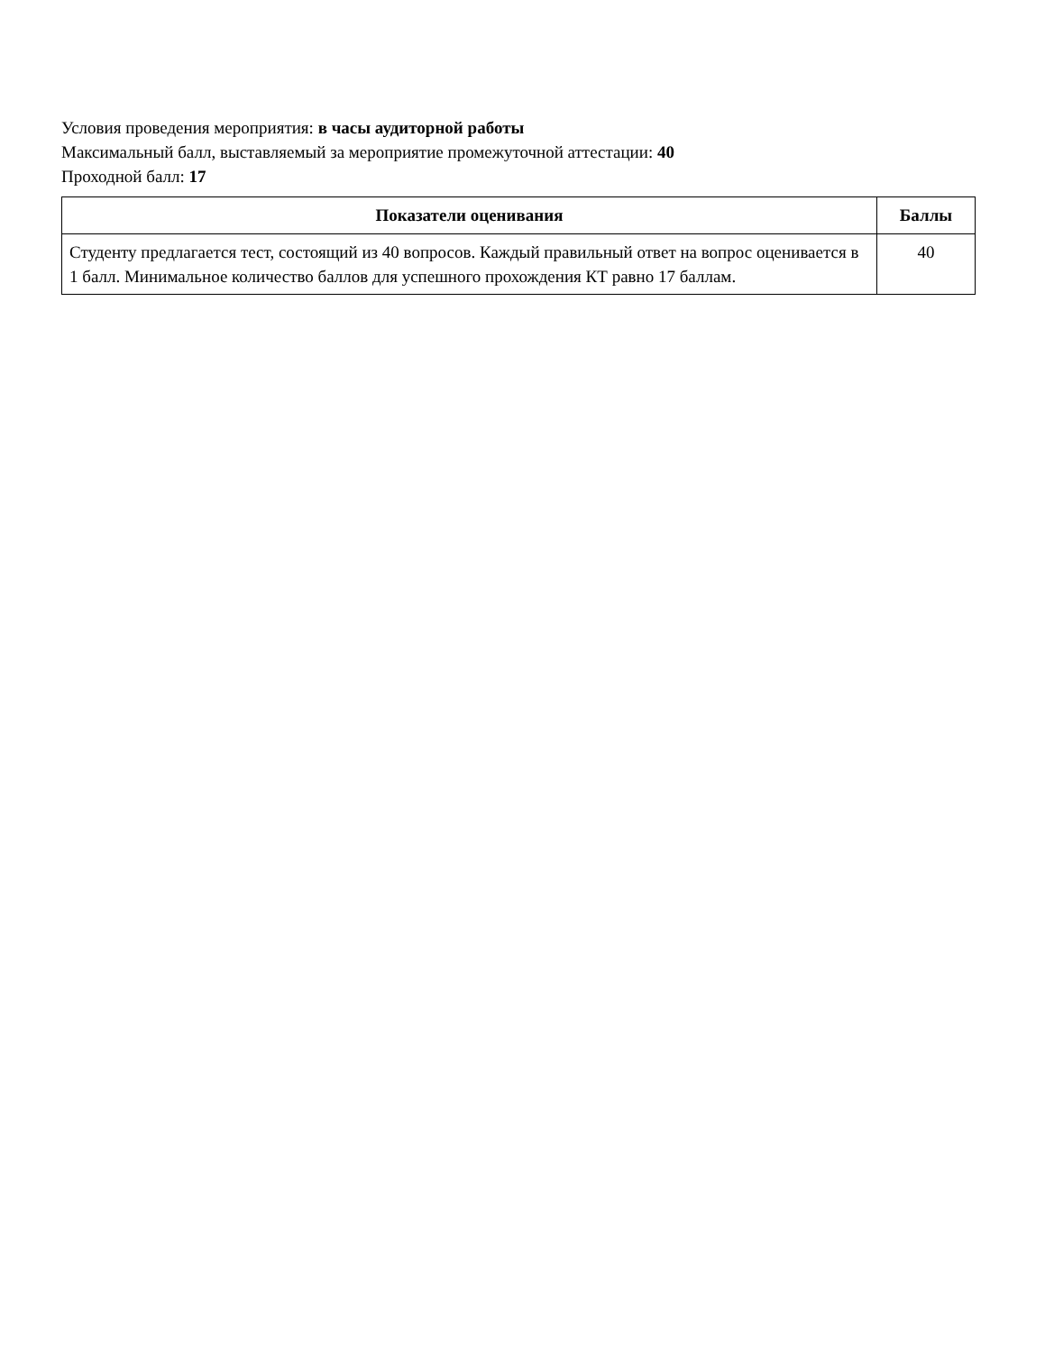Условия проведения мероприятия: в часы аудиторной работы
Максимальный балл, выставляемый за мероприятие промежуточной аттестации: 40
Проходной балл: 17
| Показатели оценивания | Баллы |
| --- | --- |
| Студенту предлагается тест, состоящий из 40 вопросов. Каждый правильный ответ на вопрос оценивается в 1 балл. Минимальное количество баллов для успешного прохождения КТ равно 17 баллам. | 40 |